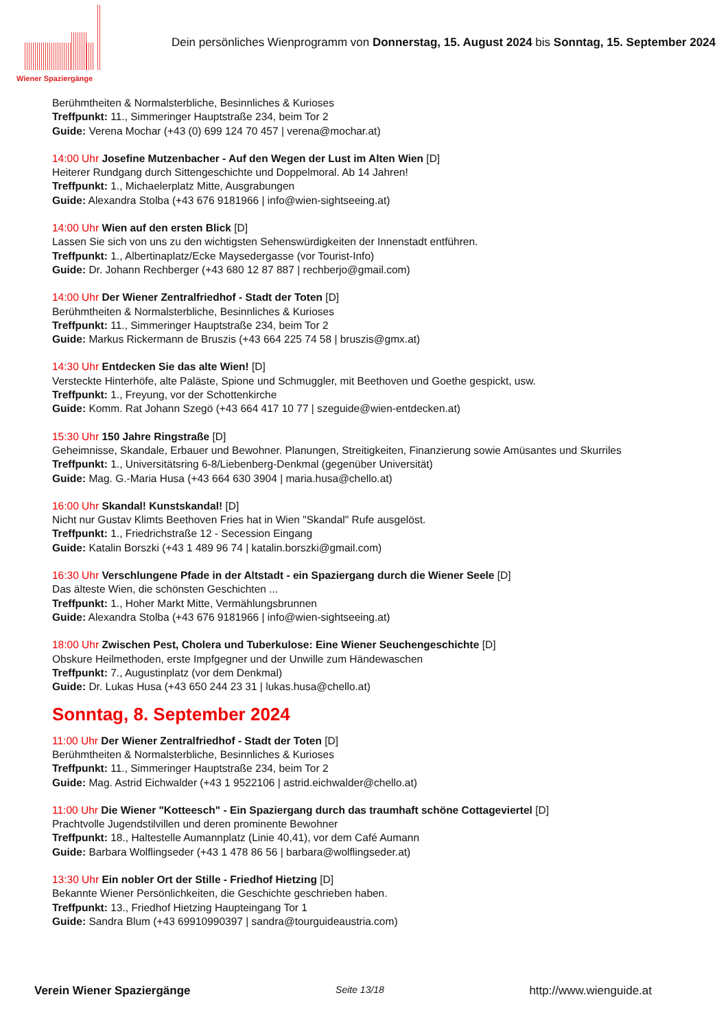Wiener Spaziergänge
Dein persönliches Wienprogramm von Donnerstag, 15. August 2024 bis Sonntag, 15. September 2024
Berühmtheiten & Normalsterbliche, Besinnliches & Kurioses
Treffpunkt: 11., Simmeringer Hauptstraße 234, beim Tor 2
Guide: Verena Mochar (+43 (0) 699 124 70 457 | verena@mochar.at)
14:00 Uhr Josefine Mutzenbacher - Auf den Wegen der Lust im Alten Wien [D]
Heiterer Rundgang durch Sittengeschichte und Doppelmoral. Ab 14 Jahren!
Treffpunkt: 1., Michaelerplatz Mitte, Ausgrabungen
Guide: Alexandra Stolba (+43 676 9181966 | info@wien-sightseeing.at)
14:00 Uhr Wien auf den ersten Blick [D]
Lassen Sie sich von uns zu den wichtigsten Sehenswürdigkeiten der Innenstadt entführen.
Treffpunkt: 1., Albertinaplatz/Ecke Maysedergasse (vor Tourist-Info)
Guide: Dr. Johann Rechberger (+43 680 12 87 887 | rechberjo@gmail.com)
14:00 Uhr Der Wiener Zentralfriedhof - Stadt der Toten [D]
Berühmtheiten & Normalsterbliche, Besinnliches & Kurioses
Treffpunkt: 11., Simmeringer Hauptstraße 234, beim Tor 2
Guide: Markus Rickermann de Bruszis (+43 664 225 74 58 | bruszis@gmx.at)
14:30 Uhr Entdecken Sie das alte Wien! [D]
Versteckte Hinterhöfe, alte Paläste, Spione und Schmuggler, mit Beethoven und Goethe gespickt, usw.
Treffpunkt: 1., Freyung, vor der Schottenkirche
Guide: Komm. Rat Johann Szegö (+43 664 417 10 77 | szeguide@wien-entdecken.at)
15:30 Uhr 150 Jahre Ringstraße [D]
Geheimnisse, Skandale, Erbauer und Bewohner. Planungen, Streitigkeiten, Finanzierung sowie Amüsantes und Skurriles
Treffpunkt: 1., Universitätsring 6-8/Liebenberg-Denkmal (gegenüber Universität)
Guide: Mag. G.-Maria Husa (+43 664 630 3904 | maria.husa@chello.at)
16:00 Uhr Skandal! Kunstskandal! [D]
Nicht nur Gustav Klimts Beethoven Fries hat in Wien "Skandal" Rufe ausgelöst.
Treffpunkt: 1., Friedrichstraße 12 - Secession Eingang
Guide: Katalin Borszki (+43 1 489 96 74 | katalin.borszki@gmail.com)
16:30 Uhr Verschlungene Pfade in der Altstadt - ein Spaziergang durch die Wiener Seele [D]
Das älteste Wien, die schönsten Geschichten ...
Treffpunkt: 1., Hoher Markt Mitte, Vermählungsbrunnen
Guide: Alexandra Stolba (+43 676 9181966 | info@wien-sightseeing.at)
18:00 Uhr Zwischen Pest, Cholera und Tuberkulose: Eine Wiener Seuchengeschichte [D]
Obskure Heilmethoden, erste Impfgegner und der Unwille zum Händewaschen
Treffpunkt: 7., Augustinplatz (vor dem Denkmal)
Guide: Dr. Lukas Husa (+43 650 244 23 31 | lukas.husa@chello.at)
Sonntag, 8. September 2024
11:00 Uhr Der Wiener Zentralfriedhof - Stadt der Toten [D]
Berühmtheiten & Normalsterbliche, Besinnliches & Kurioses
Treffpunkt: 11., Simmeringer Hauptstraße 234, beim Tor 2
Guide: Mag. Astrid Eichwalder (+43 1 9522106 | astrid.eichwalder@chello.at)
11:00 Uhr Die Wiener "Kotteesch" - Ein Spaziergang durch das traumhaft schöne Cottageviertel [D]
Prachtvolle Jugendstilvillen und deren prominente Bewohner
Treffpunkt: 18., Haltestelle Aumannplatz (Linie 40,41), vor dem Café Aumann
Guide: Barbara Wolflingseder (+43 1 478 86 56 | barbara@wolflingseder.at)
13:30 Uhr Ein nobler Ort der Stille - Friedhof Hietzing [D]
Bekannte Wiener Persönlichkeiten, die Geschichte geschrieben haben.
Treffpunkt: 13., Friedhof Hietzing Haupteingang Tor 1
Guide: Sandra Blum (+43 69910990397 | sandra@tourguideaustria.com)
Verein Wiener Spaziergänge Seite 13/18 http://www.wienguide.at